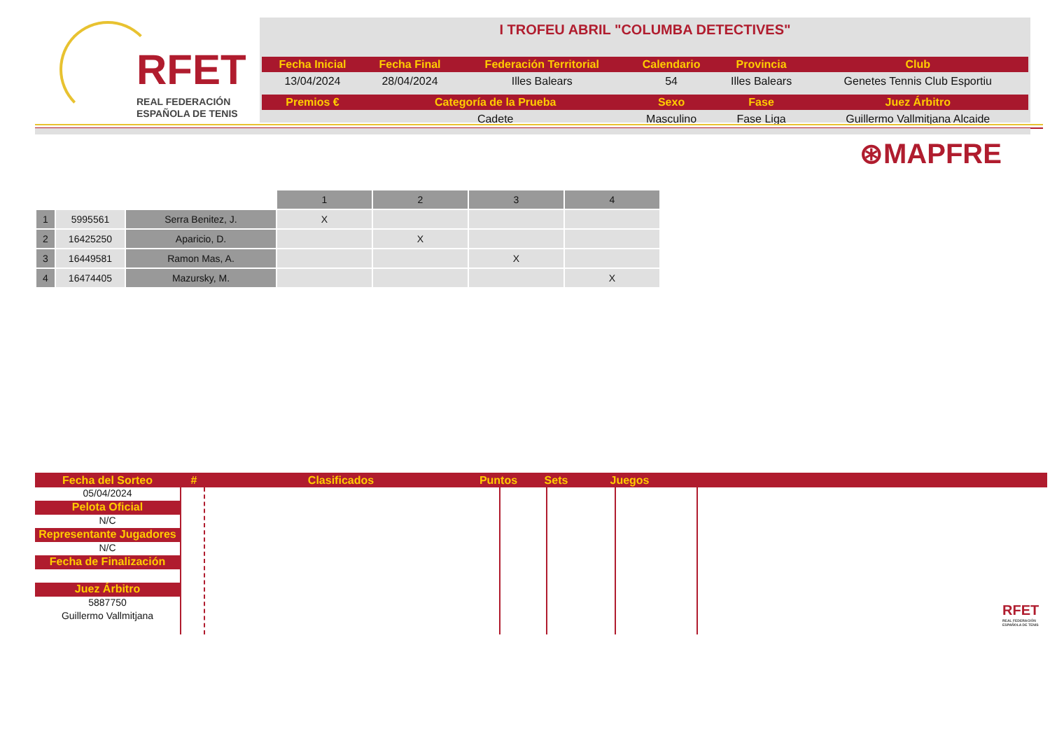RFET
REAL FEDERACIÓN
ESPAÑOLA DE TENIS
I TROFEU ABRIL "COLUMBA DETECTIVES"
| Fecha Inicial | Fecha Final | Federación Territorial | Calendario | Provincia | Club |
| --- | --- | --- | --- | --- | --- |
| 13/04/2024 | 28/04/2024 | Illes Balears | 54 | Illes Balears | Genetes Tennis Club Esportiu |
| Premios € | Categoría de la Prueba | | Sexo | Fase | Juez Árbitro |
| | Cadete | | Masculino | Fase Liga | Guillermo Vallmitjana Alcaide |
⊛MAPFRE
| | | | 1 | 2 | 3 | 4 |
| --- | --- | --- | --- | --- | --- | --- |
| 1 | 5995561 | Serra Benitez, J. | X | | | |
| 2 | 16425250 | Aparicio, D. | | X | | |
| 3 | 16449581 | Ramon Mas, A. | | | X | |
| 4 | 16474405 | Mazursky, M. | | | | X |
Fecha del Sorteo # Clasificados Puntos Sets Juegos
05/04/2024
Pelota Oficial
N/C
Representante Jugadores
N/C
Fecha de Finalización
Juez Árbitro
5887750
Guillermo Vallmitjana
RFET
REAL FEDERACIÓN ESPAÑOLA DE TENIS